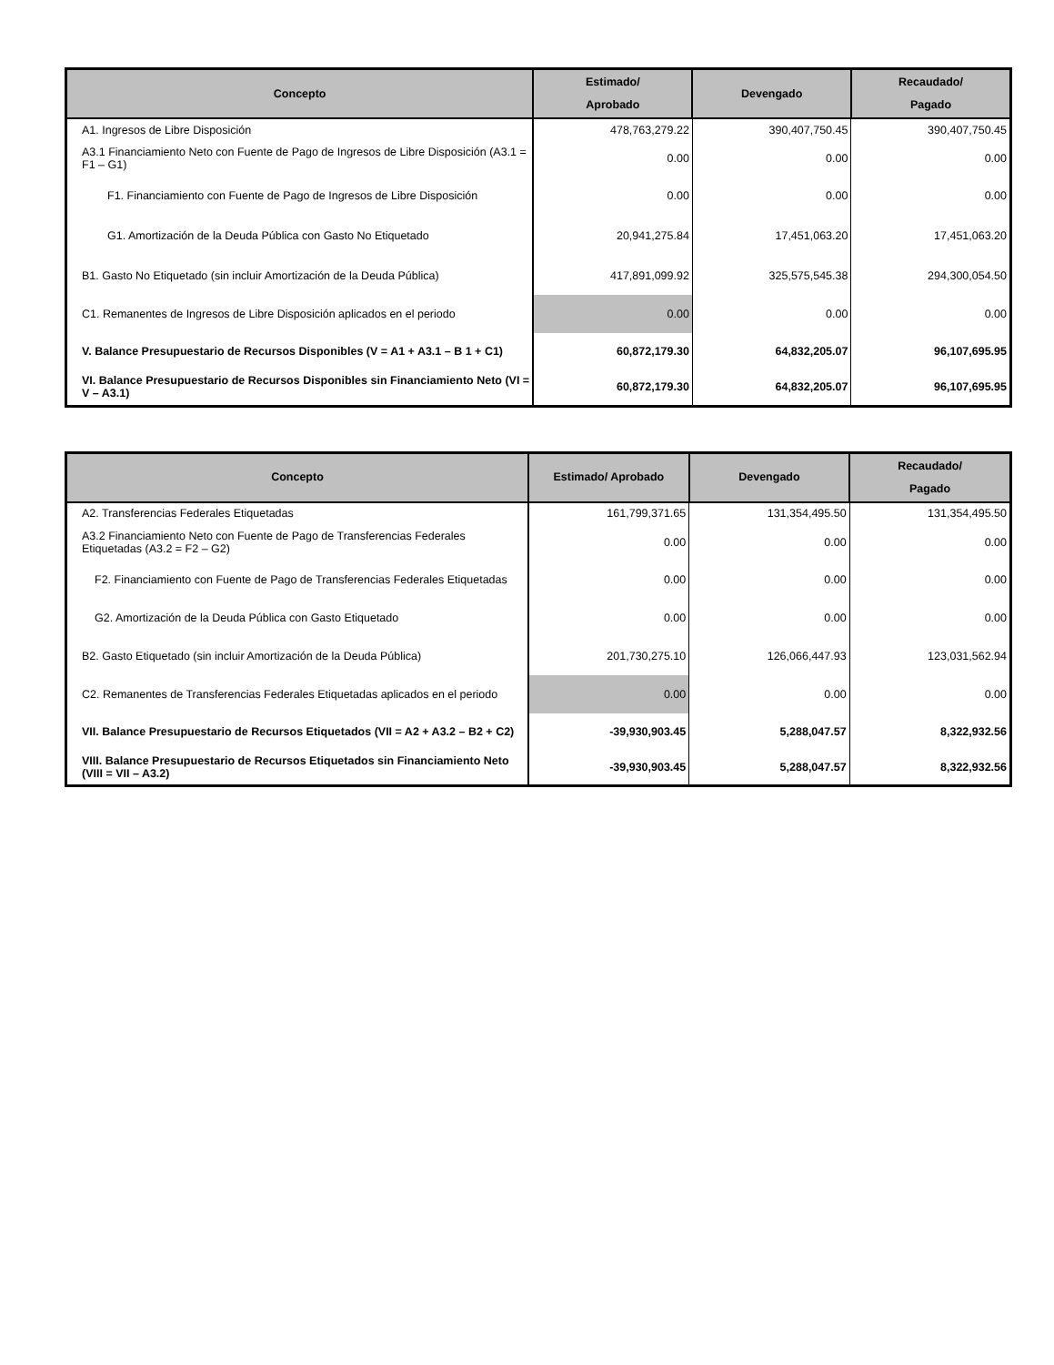| Concepto | Estimado/ Aprobado | Devengado | Recaudado/ Pagado |
| --- | --- | --- | --- |
| A1. Ingresos de Libre Disposición | 478,763,279.22 | 390,407,750.45 | 390,407,750.45 |
| A3.1 Financiamiento Neto con Fuente de Pago de Ingresos de Libre Disposición (A3.1 = F1 – G1) | 0.00 | 0.00 | 0.00 |
| F1. Financiamiento con Fuente de Pago de Ingresos de Libre Disposición | 0.00 | 0.00 | 0.00 |
| G1. Amortización de la Deuda Pública con Gasto No Etiquetado | 20,941,275.84 | 17,451,063.20 | 17,451,063.20 |
| B1. Gasto No Etiquetado (sin incluir Amortización de la Deuda Pública) | 417,891,099.92 | 325,575,545.38 | 294,300,054.50 |
| C1. Remanentes de Ingresos de Libre Disposición aplicados en el periodo | 0.00 | 0.00 | 0.00 |
| V. Balance Presupuestario de Recursos Disponibles (V = A1 + A3.1 – B 1 + C1) | 60,872,179.30 | 64,832,205.07 | 96,107,695.95 |
| VI. Balance Presupuestario de Recursos Disponibles sin Financiamiento Neto (VI = V – A3.1) | 60,872,179.30 | 64,832,205.07 | 96,107,695.95 |
| Concepto | Estimado/ Aprobado | Devengado | Recaudado/ Pagado |
| --- | --- | --- | --- |
| A2. Transferencias Federales Etiquetadas | 161,799,371.65 | 131,354,495.50 | 131,354,495.50 |
| A3.2 Financiamiento Neto con Fuente de Pago de Transferencias Federales Etiquetadas (A3.2 = F2 – G2) | 0.00 | 0.00 | 0.00 |
| F2. Financiamiento con Fuente de Pago de Transferencias Federales Etiquetadas | 0.00 | 0.00 | 0.00 |
| G2. Amortización de la Deuda Pública con Gasto Etiquetado | 0.00 | 0.00 | 0.00 |
| B2. Gasto Etiquetado (sin incluir Amortización de la Deuda Pública) | 201,730,275.10 | 126,066,447.93 | 123,031,562.94 |
| C2. Remanentes de Transferencias Federales Etiquetadas aplicados en el periodo | 0.00 | 0.00 | 0.00 |
| VII. Balance Presupuestario de Recursos Etiquetados (VII = A2 + A3.2 – B2 + C2) | -39,930,903.45 | 5,288,047.57 | 8,322,932.56 |
| VIII. Balance Presupuestario de Recursos Etiquetados sin Financiamiento Neto (VIII = VII – A3.2) | -39,930,903.45 | 5,288,047.57 | 8,322,932.56 |